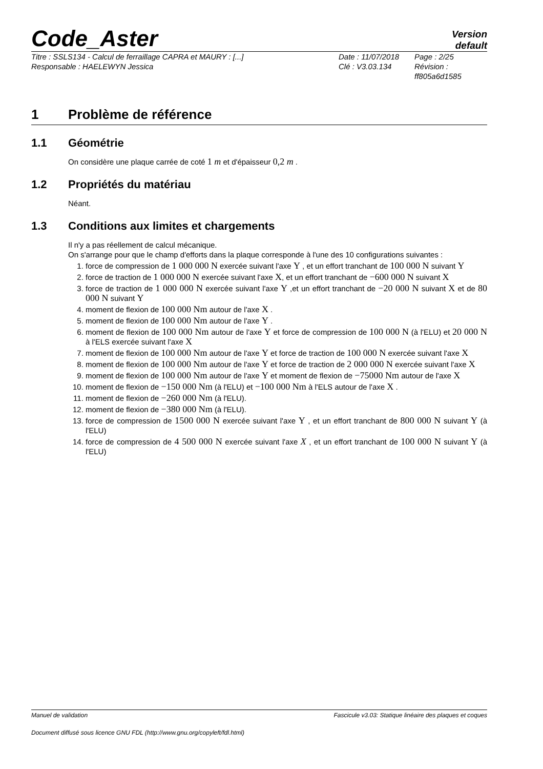Code_Aster
Version
default
Titre : SSLS134 - Calcul de ferraillage CAPRA et MAURY : [...] Date : 11/07/2018 Page : 2/25 Responsable : HAELEWYN Jessica Clé : V3.03.134 Révision :
ff805a6d1585
1 Problème de référence
1.1 Géométrie
On considère une plaque carrée de coté 1 m et d'épaisseur 0,2 m .
1.2 Propriétés du matériau
Néant.
1.3 Conditions aux limites et chargements
Il n'y a pas réellement de calcul mécanique.
On s'arrange pour que le champ d'efforts dans la plaque corresponde à l'une des 10 configurations suivantes :
1. force de compression de 1 000 000 N exercée suivant l'axe Y , et un effort tranchant de 100 000 N suivant Y
2. force de traction de 1 000 000 N exercée suivant l'axe X, et un effort tranchant de −600 000 N suivant X
3. force de traction de 1 000 000 N exercée suivant l'axe Y ,et un effort tranchant de −20 000 N suivant X et de 80 000 N suivant Y
4. moment de flexion de 100 000 Nm autour de l'axe X .
5. moment de flexion de 100 000 Nm autour de l'axe Y .
6. moment de flexion de 100 000 Nm autour de l'axe Y et force de compression de 100 000 N (à l'ELU) et 20 000 N à l'ELS exercée suivant l'axe X
7. moment de flexion de 100 000 Nm autour de l'axe Y et force de traction de 100 000 N exercée suivant l'axe X
8. moment de flexion de 100 000 Nm autour de l'axe Y et force de traction de 2 000 000 N exercée suivant l'axe X
9. moment de flexion de 100 000 Nm autour de l'axe Y et moment de flexion de −75000 Nm autour de l'axe X
10. moment de flexion de −150 000 Nm (à l'ELU) et −100 000 Nm à l'ELS autour de l'axe X .
11. moment de flexion de −260 000 Nm (à l'ELU).
12. moment de flexion de −380 000 Nm (à l'ELU).
13. force de compression de 1500 000 N exercée suivant l'axe Y , et un effort tranchant de 800 000 N suivant Y (à l'ELU)
14. force de compression de 4 500 000 N exercée suivant l'axe X , et un effort tranchant de 100 000 N suivant Y (à l'ELU)
Manuel de validation Fascicule v3.03: Statique linéaire des plaques et coques
Document diffusé sous licence GNU FDL (http://www.gnu.org/copyleft/fdl.html)